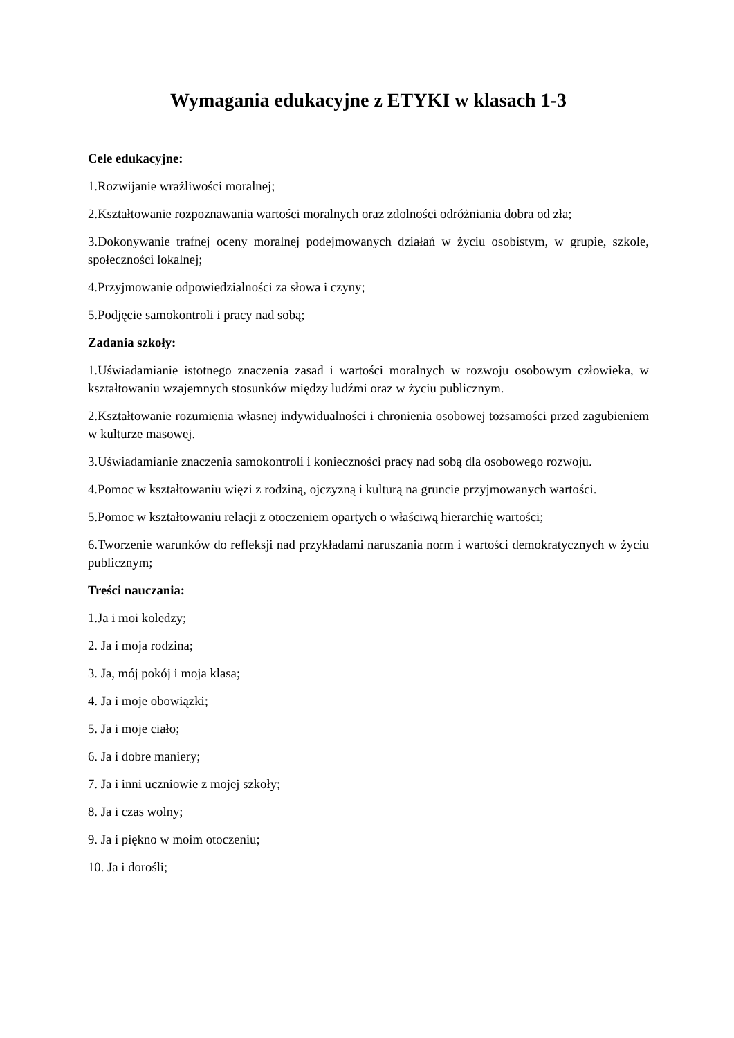Wymagania edukacyjne z ETYKI w klasach 1-3
Cele edukacyjne:
1.Rozwijanie wrażliwości moralnej;
2.Kształtowanie rozpoznawania wartości moralnych oraz zdolności odróżniania dobra od zła;
3.Dokonywanie trafnej oceny moralnej podejmowanych działań w życiu osobistym, w grupie, szkole, społeczności lokalnej;
4.Przyjmowanie odpowiedzialności za słowa i czyny;
5.Podjęcie samokontroli i pracy nad sobą;
Zadania szkoły:
1.Uświadamianie istotnego znaczenia zasad i wartości moralnych w rozwoju osobowym człowieka, w kształtowaniu wzajemnych stosunków między ludźmi oraz w życiu publicznym.
2.Kształtowanie rozumienia własnej indywidualności i chronienia osobowej tożsamości przed zagubieniem w kulturze masowej.
3.Uświadamianie znaczenia samokontroli i konieczności pracy nad sobą dla osobowego rozwoju.
4.Pomoc w kształtowaniu więzi z rodziną, ojczyzną i kulturą na gruncie przyjmowanych wartości.
5.Pomoc w kształtowaniu relacji z otoczeniem opartych o właściwą hierarchię wartości;
6.Tworzenie warunków do refleksji nad przykładami naruszania norm i wartości demokratycznych w życiu publicznym;
Treści nauczania:
1.Ja i moi koledzy;
2. Ja i moja rodzina;
3. Ja, mój pokój i moja klasa;
4. Ja i moje obowiązki;
5. Ja i moje ciało;
6. Ja i dobre maniery;
7. Ja i inni uczniowie z mojej szkoły;
8. Ja i czas wolny;
9. Ja i piękno w moim otoczeniu;
10. Ja i dorośli;